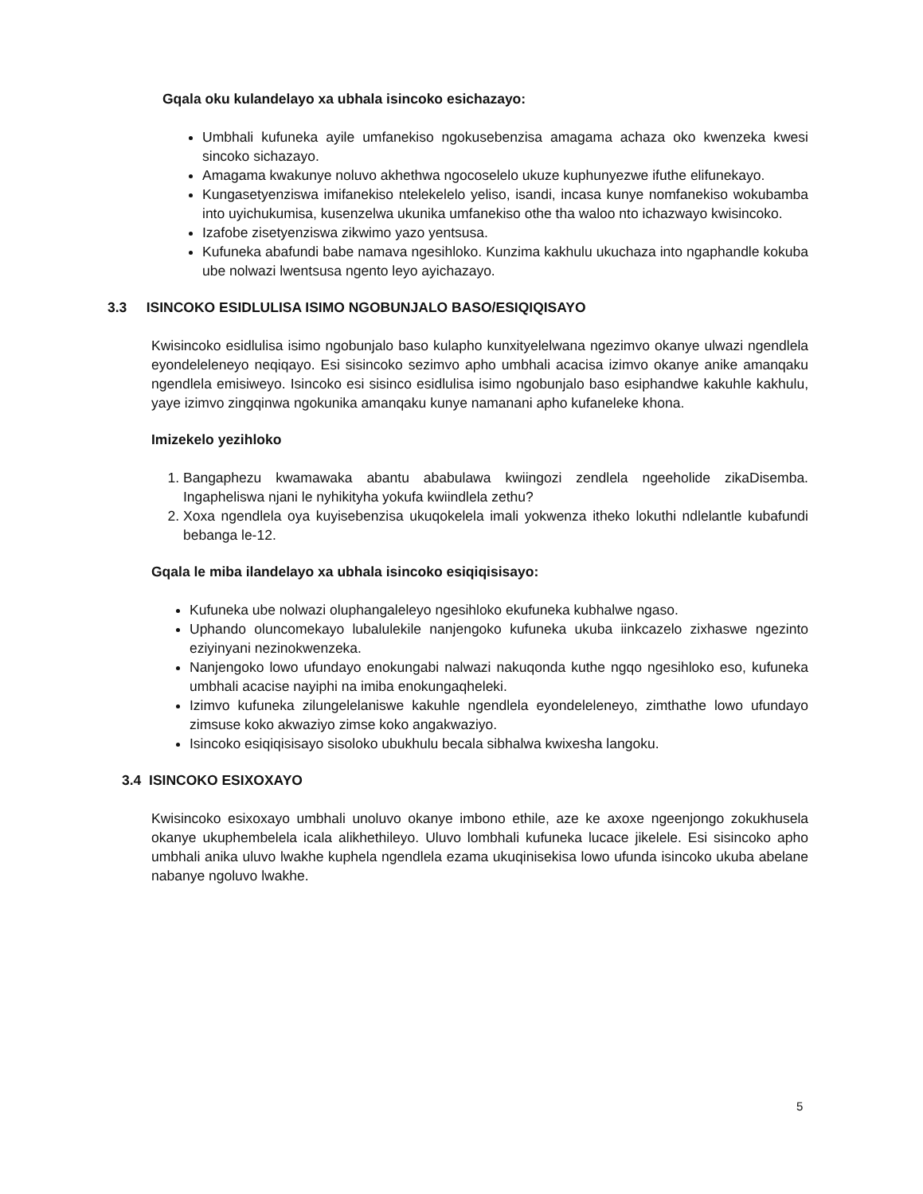Gqala oku kulandelayo xa ubhala isincoko esichazayo:
Umbhali kufuneka ayile umfanekiso ngokusebenzisa amagama achaza oko kwenzeka kwesi sincoko sichazayo.
Amagama kwakunye noluvo akhethwa ngocoselelo ukuze kuphunyezwe ifuthe elifunekayo.
Kungasetyenziswa imifanekiso ntelekelelo yeliso, isandi, incasa kunye nomfanekiso wokubamba into uyichukumisa, kusenzelwa ukunika umfanekiso othe tha waloo nto ichazwayo kwisincoko.
Izafobe zisetyenziswa zikwimo yazo yentsusa.
Kufuneka abafundi babe namava ngesihloko. Kunzima kakhulu ukuchaza into ngaphandle kokuba ube nolwazi lwentsusa ngento leyo ayichazayo.
3.3 ISINCOKO ESIDLULISA ISIMO NGOBUNJALO BASO/ESIQIQISAYO
Kwisincoko esidlulisa isimo ngobunjalo baso kulapho kunxityelelwana ngezimvo okanye ulwazi ngendlela eyondeleleneyo neqiqayo. Esi sisincoko sezimvo apho umbhali acacisa izimvo okanye anike amanqaku ngendlela emisiweyo. Isincoko esi sisinco esidlulisa isimo ngobunjalo baso esiphandwe kakuhle kakhulu, yaye izimvo zingqinwa ngokunika amanqaku kunye namanani apho kufaneleke khona.
Imizekelo yezihloko
1. Bangaphezu kwamawaka abantu ababulawa kwiingozi zendlela ngeeholide zikaDisemba. Ingapheliswa njani le nyhikityha yokufa kwiindlela zethu?
2. Xoxa ngendlela oya kuyisebenzisa ukuqokelela imali yokwenza itheko lokuthi ndlelantle kubafundi bebanga le-12.
Gqala le miba ilandelayo xa ubhala isincoko esiqiqisisayo:
Kufuneka ube nolwazi oluphangaleleyo ngesihloko ekufuneka kubhalwe ngaso.
Uphando oluncomekayo lubalulekile nanjengoko kufuneka ukuba iinkcazelo zixhaswe ngezinto eziyinyani nezinokwenzeka.
Nanjengoko lowo ufundayo enokungabi nalwazi nakuqonda kuthe ngqo ngesihloko eso, kufuneka umbhali acacise nayiphi na imiba enokungaqheleki.
Izimvo kufuneka zilungelelaniswe kakuhle ngendlela eyondeleleneyo, zimthathe lowo ufundayo zimsuse koko akwaziyo zimse koko angakwaziyo.
Isincoko esiqiqisisayo sisoloko ubukhulu becala sibhalwa kwixesha langoku.
3.4 ISINCOKO ESIXOXAYO
Kwisincoko esixoxayo umbhali unoluvo okanye imbono ethile, aze ke axoxe ngeenjongo zokukhusela okanye ukuphembelela icala alikhethileyo. Uluvo lombhali kufuneka lucace jikelele. Esi sisincoko apho umbhali anika uluvo lwakhe kuphela ngendlela ezama ukuqinisekisa lowo ufunda isincoko ukuba abelane nabanye ngoluvo lwakhe.
5